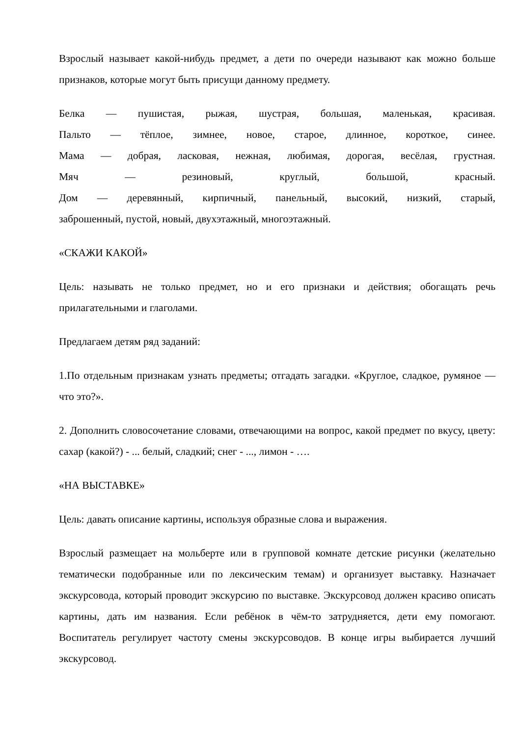Взрослый называет какой-нибудь предмет, а дети по очереди называют как можно больше признаков, которые могут быть присущи данному предмету.
Белка — пушистая, рыжая, шустрая, большая, маленькая, красивая.
Пальто — тёплое, зимнее, новое, старое, длинное, короткое, синее.
Мама — добрая, ласковая, нежная, любимая, дорогая, весёлая, грустная.
Мяч — резиновый, круглый, большой, красный.
Дом — деревянный, кирпичный, панельный, высокий, низкий, старый,
заброшенный, пустой, новый, двухэтажный, многоэтажный.
«СКАЖИ КАКОЙ»
Цель: называть не только предмет, но и его признаки и действия; обогащать речь прилагательными и глаголами.
Предлагаем детям ряд заданий:
1.По отдельным признакам узнать предметы; отгадать загадки. «Круглое, сладкое, румяное — что это?».
2. Дополнить словосочетание словами, отвечающими на вопрос, какой предмет по вкусу, цвету: сахар (какой?) - ... белый, сладкий; снег - ..., лимон - ….
«НА ВЫСТАВКЕ»
Цель: давать описание картины, используя образные слова и выражения.
Взрослый размещает на мольберте или в групповой комнате детские рисунки (желательно тематически подобранные или по лексическим темам) и организует выставку. Назначает экскурсовода, который проводит экскурсию по выставке. Экскурсовод должен красиво описать картины, дать им названия. Если ребёнок в чём-то затрудняется, дети ему помогают. Воспитатель регулирует частоту смены экскурсоводов. В конце игры выбирается лучший экскурсовод.